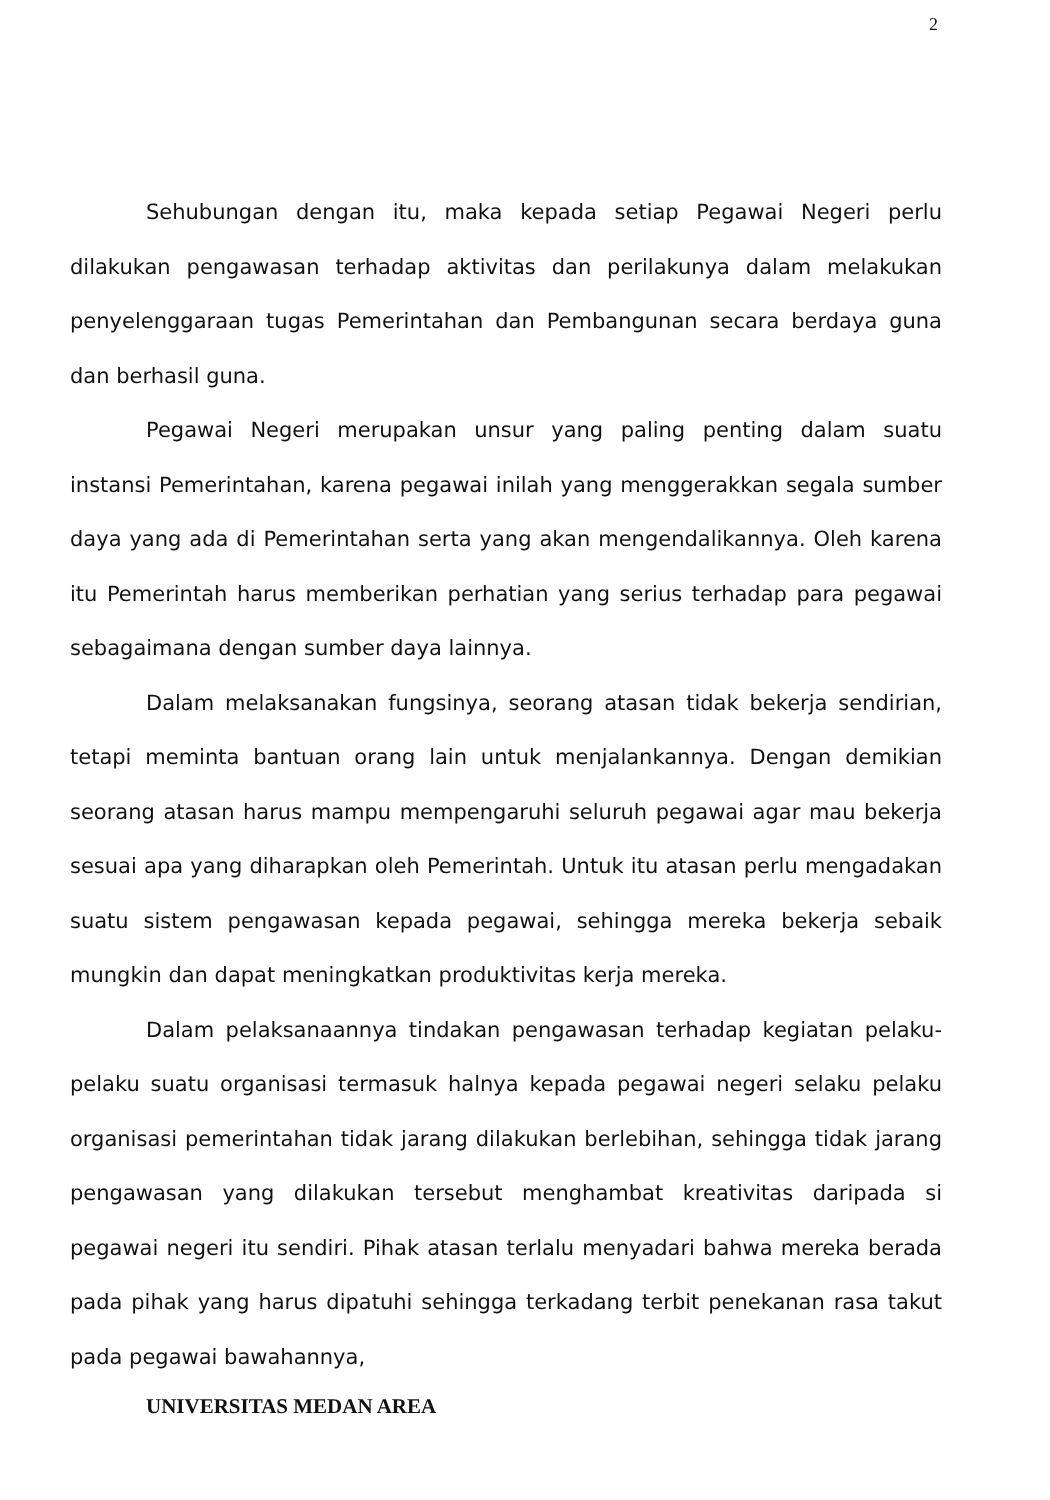2
Sehubungan dengan itu, maka kepada setiap Pegawai Negeri perlu dilakukan pengawasan terhadap aktivitas dan perilakunya dalam melakukan penyelenggaraan tugas Pemerintahan dan Pembangunan secara berdaya guna dan berhasil guna.
Pegawai Negeri merupakan unsur yang paling penting dalam suatu instansi Pemerintahan, karena pegawai inilah yang menggerakkan segala sumber daya yang ada di Pemerintahan serta yang akan mengendalikannya. Oleh karena itu Pemerintah harus memberikan perhatian yang serius terhadap para pegawai sebagaimana dengan sumber daya lainnya.
Dalam melaksanakan fungsinya, seorang atasan tidak bekerja sendirian, tetapi meminta bantuan orang lain untuk menjalankannya. Dengan demikian seorang atasan harus mampu mempengaruhi seluruh pegawai agar mau bekerja sesuai apa yang diharapkan oleh Pemerintah. Untuk itu atasan perlu mengadakan suatu sistem pengawasan kepada pegawai, sehingga mereka bekerja sebaik mungkin dan dapat meningkatkan produktivitas kerja mereka.
Dalam pelaksanaannya tindakan pengawasan terhadap kegiatan pelaku-pelaku suatu organisasi termasuk halnya kepada pegawai negeri selaku pelaku organisasi pemerintahan tidak jarang dilakukan berlebihan, sehingga tidak jarang pengawasan yang dilakukan tersebut menghambat kreativitas daripada si pegawai negeri itu sendiri. Pihak atasan terlalu menyadari bahwa mereka berada pada pihak yang harus dipatuhi sehingga terkadang terbit penekanan rasa takut pada pegawai bawahannya,
UNIVERSITAS MEDAN AREA